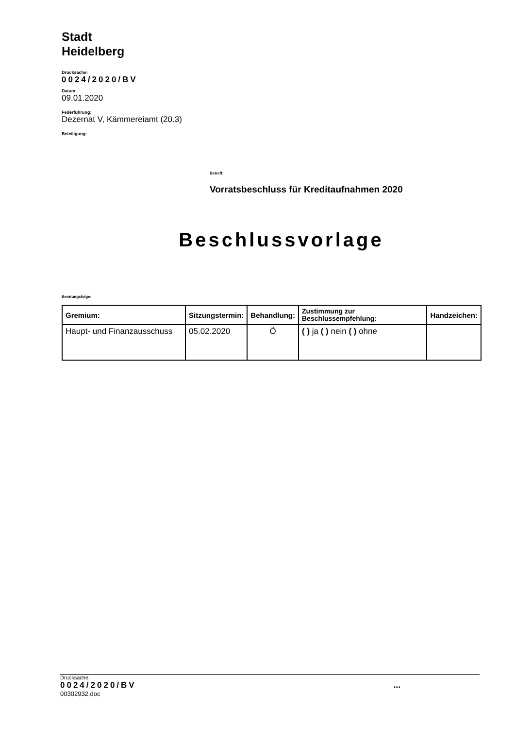Stadt
Heidelberg
Drucksache:
0024/2020/BV
Datum:
09.01.2020
Federführung:
Dezernat V, Kämmereiamt (20.3)
Beteiligung:
Betreff:
Vorratsbeschluss für Kreditaufnahmen 2020
Beschlussvorlage
Beratungsfolge:
| Gremium: | Sitzungstermin: | Behandlung: | Zustimmung zur Beschlussempfehlung: | Handzeichen: |
| --- | --- | --- | --- | --- |
| Haupt- und Finanzausschuss | 05.02.2020 | Ö | ( ) ja ( ) nein ( ) ohne | |
Drucksache:
0024/2020/BV...
00302932.doc